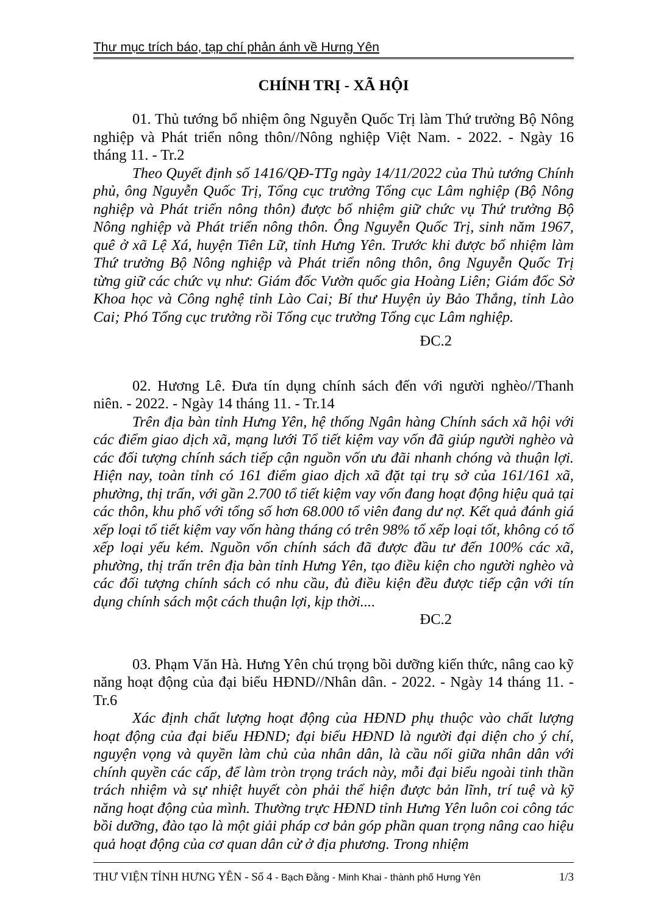Thư mục trích báo, tạp chí phản ánh về Hưng Yên
CHÍNH TRỊ - XÃ HỘI
01. Thủ tướng bổ nhiệm ông Nguyễn Quốc Trị làm Thứ trưởng Bộ Nông nghiệp và Phát triển nông thôn//Nông nghiệp Việt Nam. - 2022. - Ngày 16 tháng 11. - Tr.2
Theo Quyết định số 1416/QĐ-TTg ngày 14/11/2022 của Thủ tướng Chính phủ, ông Nguyễn Quốc Trị, Tổng cục trưởng Tổng cục Lâm nghiệp (Bộ Nông nghiệp và Phát triển nông thôn) được bổ nhiệm giữ chức vụ Thứ trưởng Bộ Nông nghiệp và Phát triển nông thôn. Ông Nguyễn Quốc Trị, sinh năm 1967, quê ở xã Lệ Xá, huyện Tiên Lữ, tỉnh Hưng Yên. Trước khi được bổ nhiệm làm Thứ trưởng Bộ Nông nghiệp và Phát triển nông thôn, ông Nguyễn Quốc Trị từng giữ các chức vụ như: Giám đốc Vườn quốc gia Hoàng Liên; Giám đốc Sở Khoa học và Công nghệ tỉnh Lào Cai; Bí thư Huyện ủy Bảo Thắng, tỉnh Lào Cai; Phó Tổng cục trưởng rồi Tổng cục trưởng Tổng cục Lâm nghiệp.
ĐC.2
02. Hương Lê. Đưa tín dụng chính sách đến với người nghèo//Thanh niên. - 2022. - Ngày 14 tháng 11. - Tr.14
Trên địa bàn tỉnh Hưng Yên, hệ thống Ngân hàng Chính sách xã hội với các điểm giao dịch xã, mạng lưới Tổ tiết kiệm vay vốn đã giúp người nghèo và các đối tượng chính sách tiếp cận nguồn vốn ưu đãi nhanh chóng và thuận lợi. Hiện nay, toàn tỉnh có 161 điểm giao dịch xã đặt tại trụ sở của 161/161 xã, phường, thị trấn, với gần 2.700 tổ tiết kiệm vay vốn đang hoạt động hiệu quả tại các thôn, khu phố với tổng số hơn 68.000 tổ viên đang dư nợ. Kết quả đánh giá xếp loại tổ tiết kiệm vay vốn hàng tháng có trên 98% tổ xếp loại tốt, không có tổ xếp loại yếu kém. Nguồn vốn chính sách đã được đầu tư đến 100% các xã, phường, thị trấn trên địa bàn tỉnh Hưng Yên, tạo điều kiện cho người nghèo và các đối tượng chính sách có nhu cầu, đủ điều kiện đều được tiếp cận với tín dụng chính sách một cách thuận lợi, kịp thời....
ĐC.2
03. Phạm Văn Hà. Hưng Yên chú trọng bồi dưỡng kiến thức, nâng cao kỹ năng hoạt động của đại biểu HĐND//Nhân dân. - 2022. - Ngày 14 tháng 11. - Tr.6
Xác định chất lượng hoạt động của HĐND phụ thuộc vào chất lượng hoạt động của đại biểu HĐND; đại biểu HĐND là người đại diện cho ý chí, nguyện vọng và quyền làm chủ của nhân dân, là cầu nối giữa nhân dân với chính quyền các cấp, để làm tròn trọng trách này, mỗi đại biểu ngoài tinh thần trách nhiệm và sự nhiệt huyết còn phải thể hiện được bản lĩnh, trí tuệ và kỹ năng hoạt động của mình. Thường trực HĐND tỉnh Hưng Yên luôn coi công tác bồi dưỡng, đào tạo là một giải pháp cơ bản góp phần quan trọng nâng cao hiệu quả hoạt động của cơ quan dân cử ở địa phương. Trong nhiệm
THƯ VIỆN TỈNH HƯNG YÊN - Số 4 - Bạch Đằng - Minh Khai - thành phố Hưng Yên
1/3